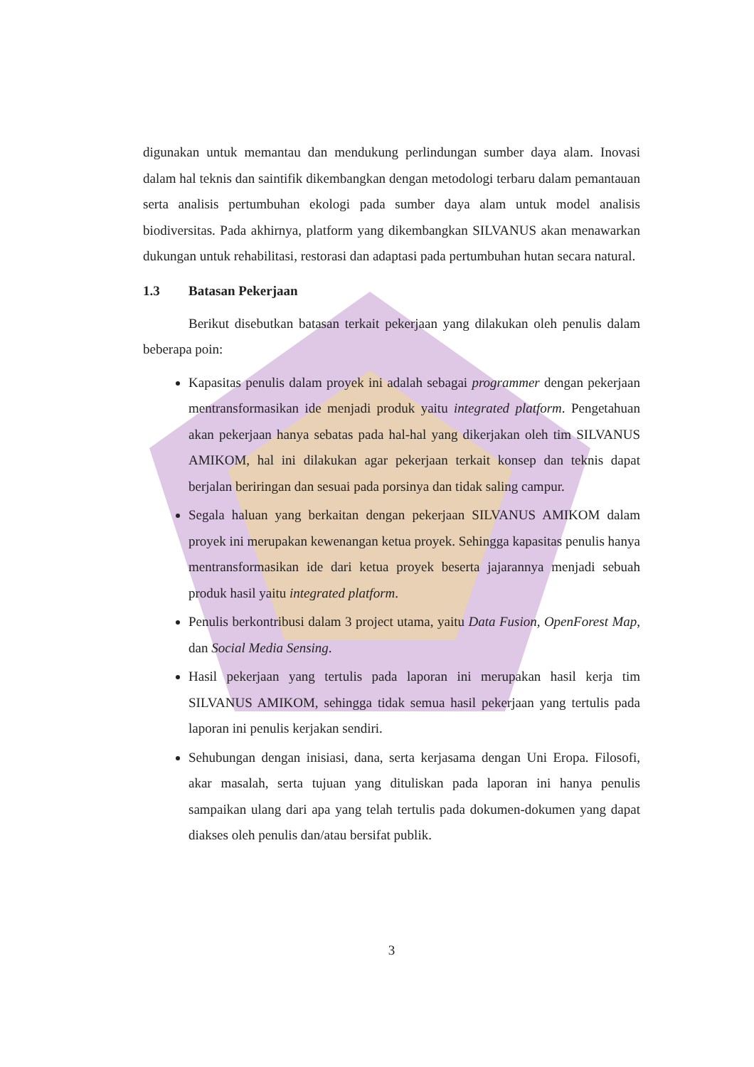digunakan untuk memantau dan mendukung perlindungan sumber daya alam. Inovasi dalam hal teknis dan saintifik dikembangkan dengan metodologi terbaru dalam pemantauan serta analisis pertumbuhan ekologi pada sumber daya alam untuk model analisis biodiversitas. Pada akhirnya, platform yang dikembangkan SILVANUS akan menawarkan dukungan untuk rehabilitasi, restorasi dan adaptasi pada pertumbuhan hutan secara natural.
1.3 Batasan Pekerjaan
Berikut disebutkan batasan terkait pekerjaan yang dilakukan oleh penulis dalam beberapa poin:
Kapasitas penulis dalam proyek ini adalah sebagai programmer dengan pekerjaan mentransformasikan ide menjadi produk yaitu integrated platform. Pengetahuan akan pekerjaan hanya sebatas pada hal-hal yang dikerjakan oleh tim SILVANUS AMIKOM, hal ini dilakukan agar pekerjaan terkait konsep dan teknis dapat berjalan beriringan dan sesuai pada porsinya dan tidak saling campur.
Segala haluan yang berkaitan dengan pekerjaan SILVANUS AMIKOM dalam proyek ini merupakan kewenangan ketua proyek. Sehingga kapasitas penulis hanya mentransformasikan ide dari ketua proyek beserta jajarannya menjadi sebuah produk hasil yaitu integrated platform.
Penulis berkontribusi dalam 3 project utama, yaitu Data Fusion, OpenForest Map, dan Social Media Sensing.
Hasil pekerjaan yang tertulis pada laporan ini merupakan hasil kerja tim SILVANUS AMIKOM, sehingga tidak semua hasil pekerjaan yang tertulis pada laporan ini penulis kerjakan sendiri.
Sehubungan dengan inisiasi, dana, serta kerjasama dengan Uni Eropa. Filosofi, akar masalah, serta tujuan yang dituliskan pada laporan ini hanya penulis sampaikan ulang dari apa yang telah tertulis pada dokumen-dokumen yang dapat diakses oleh penulis dan/atau bersifat publik.
3